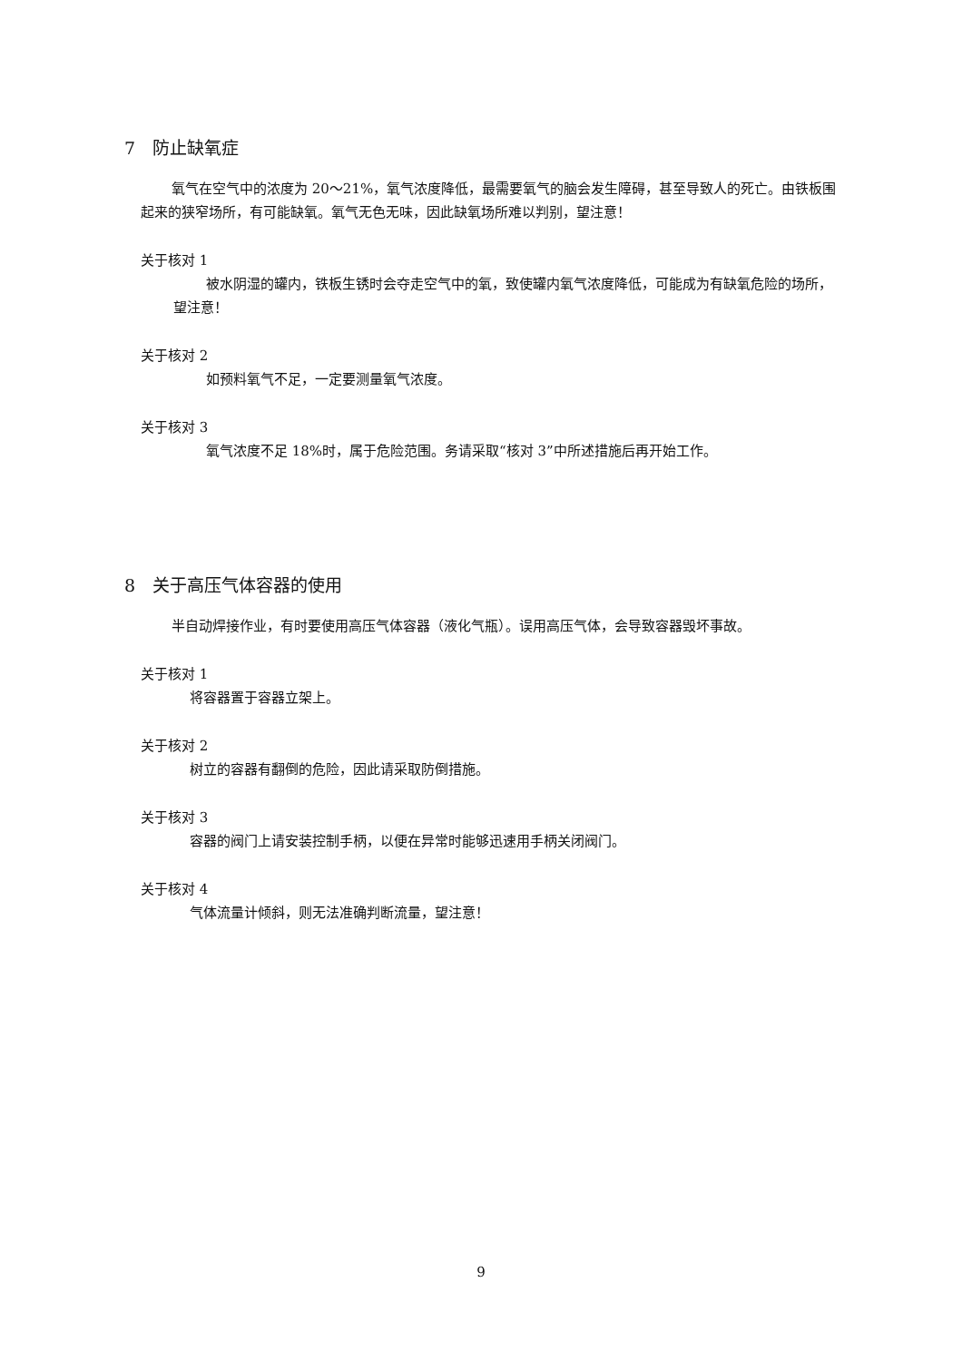7　防止缺氧症
氧气在空气中的浓度为 20～21%，氧气浓度降低，最需要氧气的脑会发生障碍，甚至导致人的死亡。由铁板围起来的狭窄场所，有可能缺氧。氧气无色无味，因此缺氧场所难以判别，望注意！
关于核对 1
被水阴湿的罐内，铁板生锈时会夺走空气中的氧，致使罐内氧气浓度降低，可能成为有缺氧危险的场所，望注意！
关于核对 2
如预料氧气不足，一定要测量氧气浓度。
关于核对 3
氧气浓度不足 18%时，属于危险范围。务请采取“核对 3”中所述措施后再开始工作。
8　关于高压气体容器的使用
半自动焊接作业，有时要使用高压气体容器（液化气瓶）。误用高压气体，会导致容器毁坏事故。
关于核对 1
将容器置于容器立架上。
关于核对 2
树立的容器有翻倒的危险，因此请采取防倒措施。
关于核对 3
容器的阀门上请安装控制手柄，以便在异常时能够迅速用手柄关闭阀门。
关于核对 4
气体流量计倾斜，则无法准确判断流量，望注意！
9